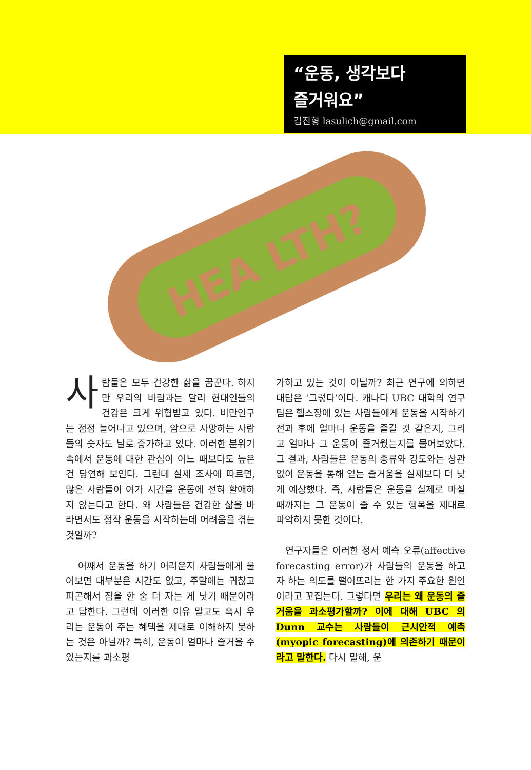“운동, 생각보다
즐거워요”
김진형 lasulich@gmail.com
HEA LTH?
사람들은 모두 건강한 삶을 꿈꾼다. 하지만 우리의 바람과는 달리 현대인들의 건강은 크게 위협받고 있다. 비만인구는 점점 늘어나고 있으며, 암으로 사망하는 사람들의 숫자도 날로 증가하고 있다. 이러한 분위기 속에서 운동에 대한 관심이 어느 때보다도 높은 건 당연해 보인다. 그런데 실제 조사에 따르면, 많은 사람들이 여가 시간을 운동에 전혀 할애하지 않는다고 한다. 왜 사람들은 건강한 삶을 바라면서도 정작 운동을 시작하는데 어려움을 겪는 것일까?
어째서 운동을 하기 어려운지 사람들에게 물어보면 대부분은 시간도 없고, 주말에는 귀찮고 피곤해서 잠을 한 숨 더 자는 게 낫기 때문이라고 답한다. 그런데 이러한 이유 말고도 혹시 우리는 운동이 주는 혜택을 제대로 이해하지 못하는 것은 아닐까? 특히, 운동이 얼마나 즐거울 수 있는지를 과소평
가하고 있는 것이 아닐까? 최근 연구에 의하면 대답은 ‘그렇다’이다. 캐나다 UBC 대학의 연구팀은 헬스장에 있는 사람들에게 운동을 시작하기 전과 후에 얼마나 운동을 즐길 것 같은지, 그리고 얼마나 그 운동이 즐거웠는지를 물어보았다. 그 결과, 사람들은 운동의 종류와 강도와는 상관없이 운동을 통해 얻는 즐거움을 실제보다 더 낮게 예상했다. 즉, 사람들은 운동을 실제로 마칠 때까지는 그 운동이 줄 수 있는 행복을 제대로 파악하지 못한 것이다.
연구자들은 이러한 정서 예측 오류(affective forecasting error)가 사람들의 운동을 하고자 하는 의도를 떨어뜨리는 한 가지 주요한 원인이라고 꼬집는다. 그렇다면 우리는 왜 운동의 즐거움을 과소평가할까? 이에 대해 UBC 의 Dunn 교수는 사람들이 근시안적 예측(myopic forecasting)에 의존하기 때문이라고 말한다. 다시 말해, 운